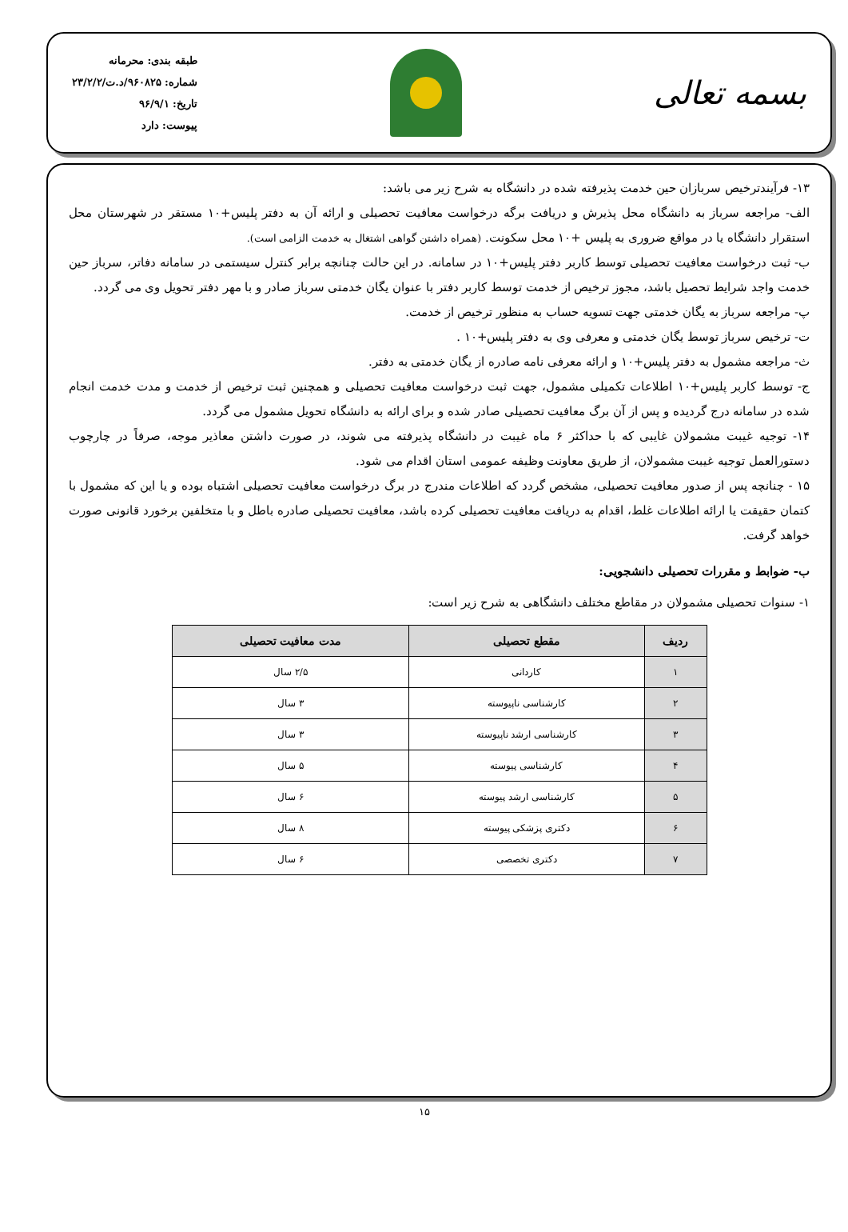بسمه تعالی
طبقه بندی: محرمانه
شماره: ۹۶۰۸۲۵/د.ت/۲۳/۲/۲
تاریخ: ۹۶/۹/۱
پیوست: دارد
۱۳- فرآیندترخیص سربازان حین خدمت پذیرفته شده در دانشگاه به شرح زیر می باشد:
الف- مراجعه سرباز به دانشگاه محل پذیرش و دریافت برگه درخواست معافیت تحصیلی و ارائه آن به دفتر پلیس+۱۰ مستقر در شهرستان محل استقرار دانشگاه یا در مواقع ضروری به پلیس +۱۰ محل سکونت. (همراه داشتن گواهی اشتغال به خدمت الزامی است).
ب- ثبت درخواست معافیت تحصیلی توسط کاربر دفتر پلیس+۱۰ در سامانه. در این حالت چنانچه برابر کنترل سیستمی در سامانه دفاتر، سرباز حین خدمت واجد شرایط تحصیل باشد، مجوز ترخیص از خدمت توسط کاربر دفتر با عنوان یگان خدمتی سرباز صادر و با مهر دفتر تحویل وی می گردد.
پ- مراجعه سرباز به یگان خدمتی جهت تسویه حساب به منظور ترخیص از خدمت.
ت- ترخیص سرباز توسط یگان خدمتی و معرفی وی به دفتر پلیس+۱۰ .
ث- مراجعه مشمول به دفتر پلیس+۱۰ و ارائه معرفی نامه صادره از یگان خدمتی به دفتر.
ج- توسط کاربر پلیس+۱۰ اطلاعات تکمیلی مشمول، جهت ثبت درخواست معافیت تحصیلی و همچنین ثبت ترخیص از خدمت و مدت خدمت انجام شده در سامانه درج گردیده و پس از آن برگ معافیت تحصیلی صادر شده و برای ارائه به دانشگاه تحویل مشمول می گردد.
۱۴- توجیه غیبت مشمولان غایبی که با حداکثر ۶ ماه غیبت در دانشگاه پذیرفته می شوند، در صورت داشتن معاذیر موجه، صرفاً در چارچوب دستورالعمل توجیه غیبت مشمولان، از طریق معاونت وظیفه عمومی استان اقدام می شود.
۱۵ - چنانچه پس از صدور معافیت تحصیلی، مشخص گردد که اطلاعات مندرج در برگ درخواست معافیت تحصیلی اشتباه بوده و یا این که مشمول با کتمان حقیقت یا ارائه اطلاعات غلط، اقدام به دریافت معافیت تحصیلی کرده باشد، معافیت تحصیلی صادره باطل و با متخلفین برخورد قانونی صورت خواهد گرفت.
ب- ضوابط و مقررات تحصیلی دانشجویی:
۱- سنوات تحصیلی مشمولان در مقاطع مختلف دانشگاهی به شرح زیر است:
| ردیف | مقطع تحصیلی | مدت معافیت تحصیلی |
| --- | --- | --- |
| ۱ | کاردانی | ۲/۵ سال |
| ۲ | کارشناسی ناپیوسته | ۳ سال |
| ۳ | کارشناسی ارشد ناپیوسته | ۳ سال |
| ۴ | کارشناسی پیوسته | ۵ سال |
| ۵ | کارشناسی ارشد پیوسته | ۶ سال |
| ۶ | دکتری پزشکی پیوسته | ۸ سال |
| ۷ | دکتری تخصصی | ۶ سال |
۱۵